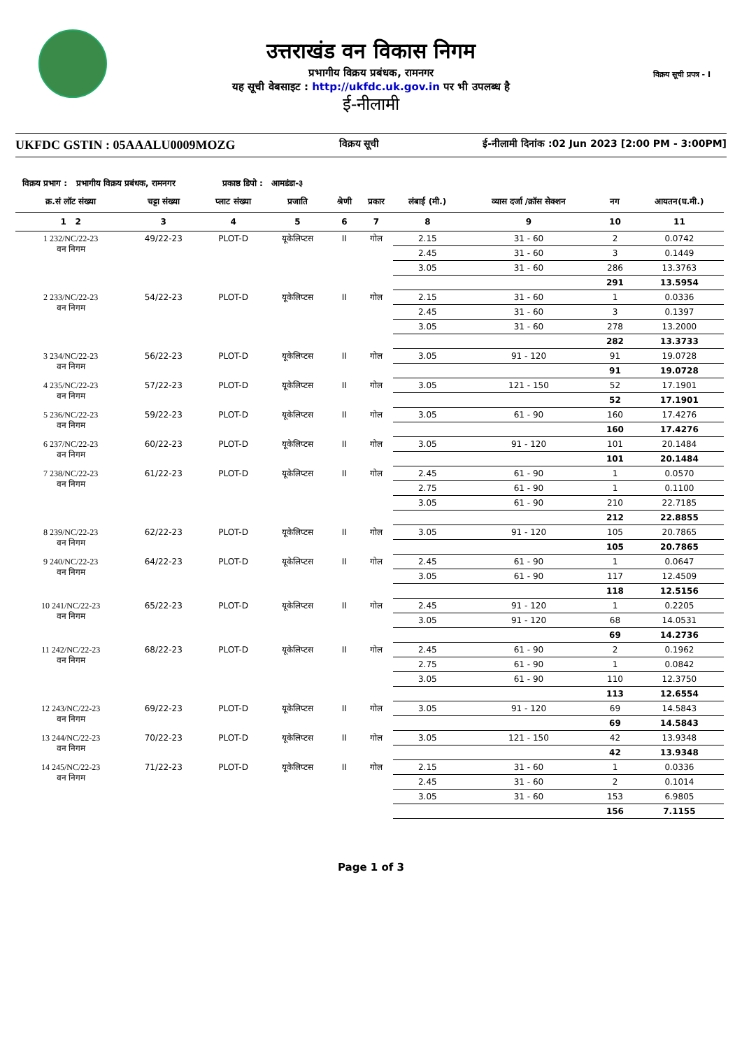उत्तराखंड वन विकास निगम
प्रभागीय विक्रय प्रबंधक, रामनगर
यह सूची वेबसाइट : http://ukfdc.uk.gov.in पर भी उपलब्ध है
ई-नीलामी
विक्रय सूची प्रपत्र - I
UKFDC GSTIN : 05AAALU0009MOZG विक्रय सूची ई-नीलामी दिनांक :02 Jun 2023 [2:00 PM - 3:00PM]
विक्रय प्रभाग : प्रभागीय विक्रय प्रबंधक, रामनगर प्रकाष्ठ डिपो : आमडंडा-३
| क्र.सं लॉट संख्या | चट्टा संख्या | प्लाट संख्या | प्रजाति | श्रेणी | प्रकार | लंबाई (मी.) | व्यास दर्जा /क्रॉस सेक्शन | नग | आयतन(घ.मी.) |
| --- | --- | --- | --- | --- | --- | --- | --- | --- | --- |
| 1 2 | 3 | 4 | 5 | 6 | 7 | 8 | 9 | 10 | 11 |
| 1 232/NC/22-23 वन निगम | 49/22-23 | PLOT-D | यूकेलिप्टस | II | गोल | 2.15 | 31 - 60 | 2 | 0.0742 |
| | | | | | | 2.45 | 31 - 60 | 3 | 0.1449 |
| | | | | | | 3.05 | 31 - 60 | 286 | 13.3763 |
| | | | | | | | | 291 | 13.5954 |
| 2 233/NC/22-23 वन निगम | 54/22-23 | PLOT-D | यूकेलिप्टस | II | गोल | 2.15 | 31 - 60 | 1 | 0.0336 |
| | | | | | | 2.45 | 31 - 60 | 3 | 0.1397 |
| | | | | | | 3.05 | 31 - 60 | 278 | 13.2000 |
| | | | | | | | | 282 | 13.3733 |
| 3 234/NC/22-23 वन निगम | 56/22-23 | PLOT-D | यूकेलिप्टस | II | गोल | 3.05 | 91 - 120 | 91 | 19.0728 |
| | | | | | | | | 91 | 19.0728 |
| 4 235/NC/22-23 वन निगम | 57/22-23 | PLOT-D | यूकेलिप्टस | II | गोल | 3.05 | 121 - 150 | 52 | 17.1901 |
| | | | | | | | | 52 | 17.1901 |
| 5 236/NC/22-23 वन निगम | 59/22-23 | PLOT-D | यूकेलिप्टस | II | गोल | 3.05 | 61 - 90 | 160 | 17.4276 |
| | | | | | | | | 160 | 17.4276 |
| 6 237/NC/22-23 वन निगम | 60/22-23 | PLOT-D | यूकेलिप्टस | II | गोल | 3.05 | 91 - 120 | 101 | 20.1484 |
| | | | | | | | | 101 | 20.1484 |
| 7 238/NC/22-23 वन निगम | 61/22-23 | PLOT-D | यूकेलिप्टस | II | गोल | 2.45 | 61 - 90 | 1 | 0.0570 |
| | | | | | | 2.75 | 61 - 90 | 1 | 0.1100 |
| | | | | | | 3.05 | 61 - 90 | 210 | 22.7185 |
| | | | | | | | | 212 | 22.8855 |
| 8 239/NC/22-23 वन निगम | 62/22-23 | PLOT-D | यूकेलिप्टस | II | गोल | 3.05 | 91 - 120 | 105 | 20.7865 |
| | | | | | | | | 105 | 20.7865 |
| 9 240/NC/22-23 वन निगम | 64/22-23 | PLOT-D | यूकेलिप्टस | II | गोल | 2.45 | 61 - 90 | 1 | 0.0647 |
| | | | | | | 3.05 | 61 - 90 | 117 | 12.4509 |
| | | | | | | | | 118 | 12.5156 |
| 10 241/NC/22-23 वन निगम | 65/22-23 | PLOT-D | यूकेलिप्टस | II | गोल | 2.45 | 91 - 120 | 1 | 0.2205 |
| | | | | | | 3.05 | 91 - 120 | 68 | 14.0531 |
| | | | | | | | | 69 | 14.2736 |
| 11 242/NC/22-23 वन निगम | 68/22-23 | PLOT-D | यूकेलिप्टस | II | गोल | 2.45 | 61 - 90 | 2 | 0.1962 |
| | | | | | | 2.75 | 61 - 90 | 1 | 0.0842 |
| | | | | | | 3.05 | 61 - 90 | 110 | 12.3750 |
| | | | | | | | | 113 | 12.6554 |
| 12 243/NC/22-23 वन निगम | 69/22-23 | PLOT-D | यूकेलिप्टस | II | गोल | 3.05 | 91 - 120 | 69 | 14.5843 |
| | | | | | | | | 69 | 14.5843 |
| 13 244/NC/22-23 वन निगम | 70/22-23 | PLOT-D | यूकेलिप्टस | II | गोल | 3.05 | 121 - 150 | 42 | 13.9348 |
| | | | | | | | | 42 | 13.9348 |
| 14 245/NC/22-23 वन निगम | 71/22-23 | PLOT-D | यूकेलिप्टस | II | गोल | 2.15 | 31 - 60 | 1 | 0.0336 |
| | | | | | | 2.45 | 31 - 60 | 2 | 0.1014 |
| | | | | | | 3.05 | 31 - 60 | 153 | 6.9805 |
| | | | | | | | | 156 | 7.1155 |
Page 1 of 3